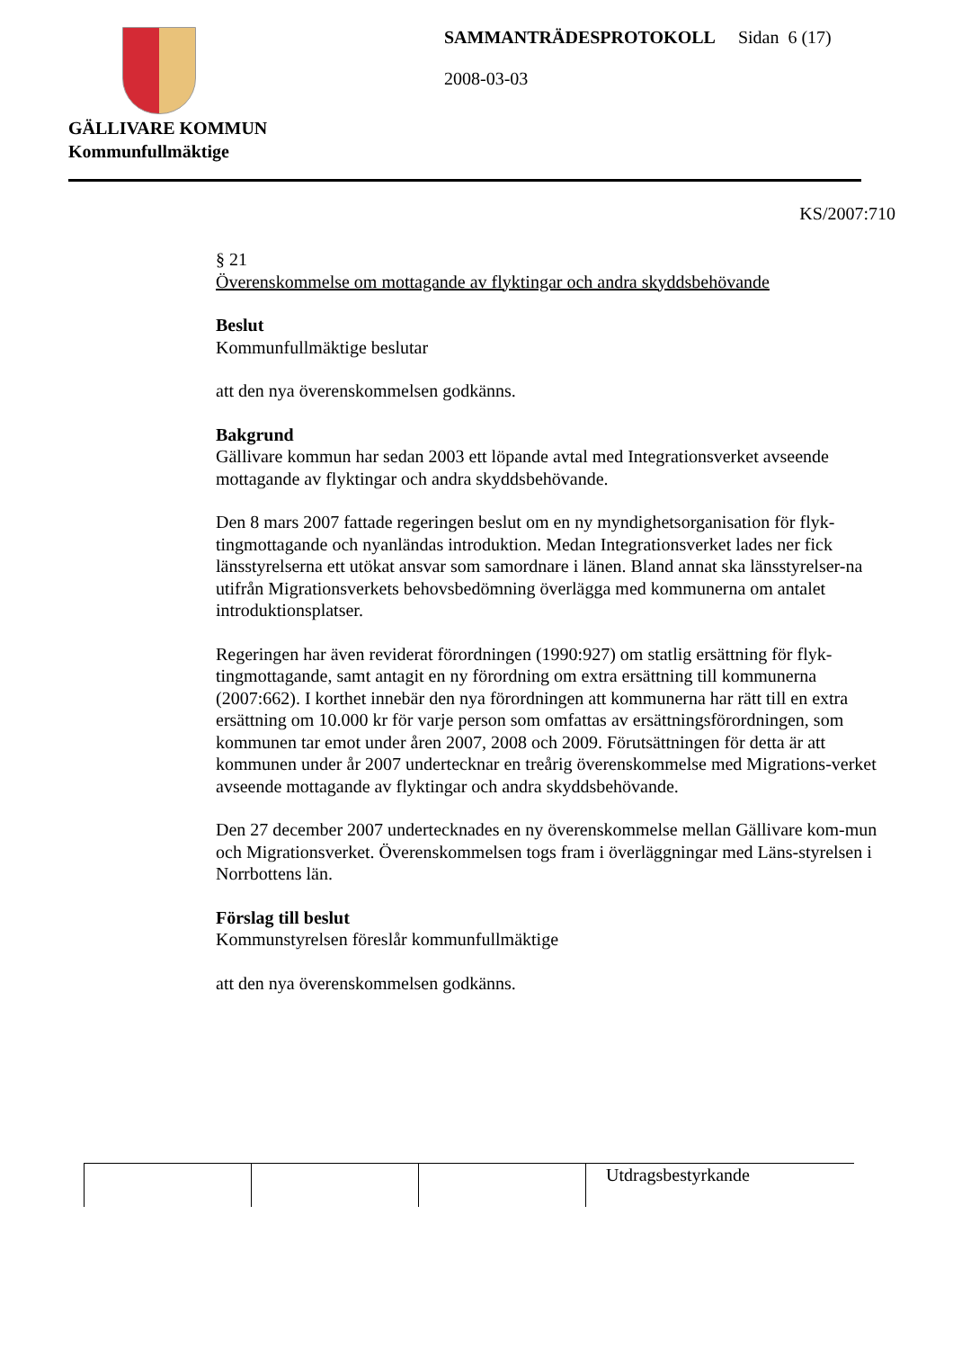GÄLLIVARE KOMMUN
Kommunfullmäktige
SAMMANTRÄDESPROTOKOLL Sidan 6 (17)
2008-03-03
KS/2007:710
§ 21
Överenskommelse om mottagande av flyktingar och andra skyddsbehövande
Beslut
Kommunfullmäktige beslutar
att den nya överenskommelsen godkänns.
Bakgrund
Gällivare kommun har sedan 2003 ett löpande avtal med Integrationsverket avseende mottagande av flyktingar och andra skyddsbehövande.
Den 8 mars 2007 fattade regeringen beslut om en ny myndighetsorganisation för flyk-tingmottagande och nyanländas introduktion. Medan Integrationsverket lades ner fick länsstyrelserna ett utökat ansvar som samordnare i länen. Bland annat ska länsstyrelser-na utifrån Migrationsverkets behovsbedömning överlägga med kommunerna om antalet introduktionsplatser.
Regeringen har även reviderat förordningen (1990:927) om statlig ersättning för flyk-tingmottagande, samt antagit en ny förordning om extra ersättning till kommunerna (2007:662). I korthet innebär den nya förordningen att kommunerna har rätt till en extra ersättning om 10.000 kr för varje person som omfattas av ersättningsförordningen, som kommunen tar emot under åren 2007, 2008 och 2009. Förutsättningen för detta är att kommunen under år 2007 undertecknar en treårig överenskommelse med Migrations-verket avseende mottagande av flyktingar och andra skyddsbehövande.
Den 27 december 2007 undertecknades en ny överenskommelse mellan Gällivare kom-mun och Migrationsverket. Överenskommelsen togs fram i överläggningar med Läns-styrelsen i Norrbottens län.
Förslag till beslut
Kommunstyrelsen föreslår kommunfullmäktige
att den nya överenskommelsen godkänns.
| | | | Utdragsbestyrkande |